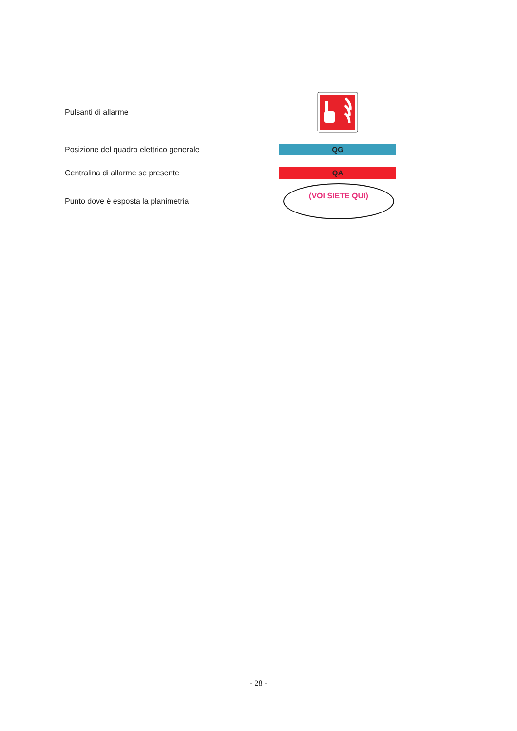Pulsanti di allarme
Posizione del quadro elettrico generale
QG
Centralina di allarme se presente
QA
Punto dove è esposta la planimetria
(VOI SIETE QUI)
- 28 -